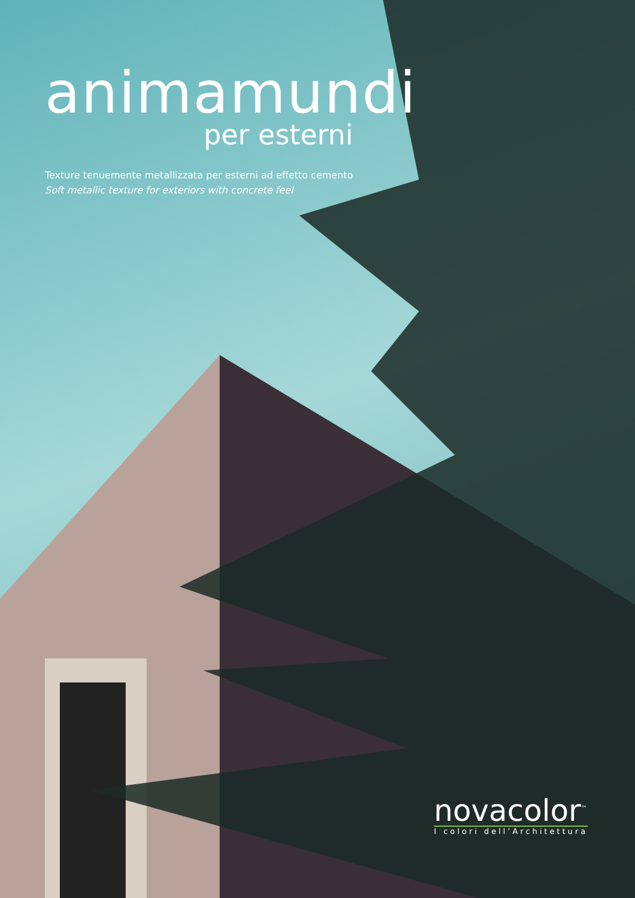animamundi
per esterni
Texture tenuemente metallizzata per esterni ad effetto cemento
Soft metallic texture for exteriors with concrete feel
novacolor<sup>™</sup>
I colori dell’Architettura